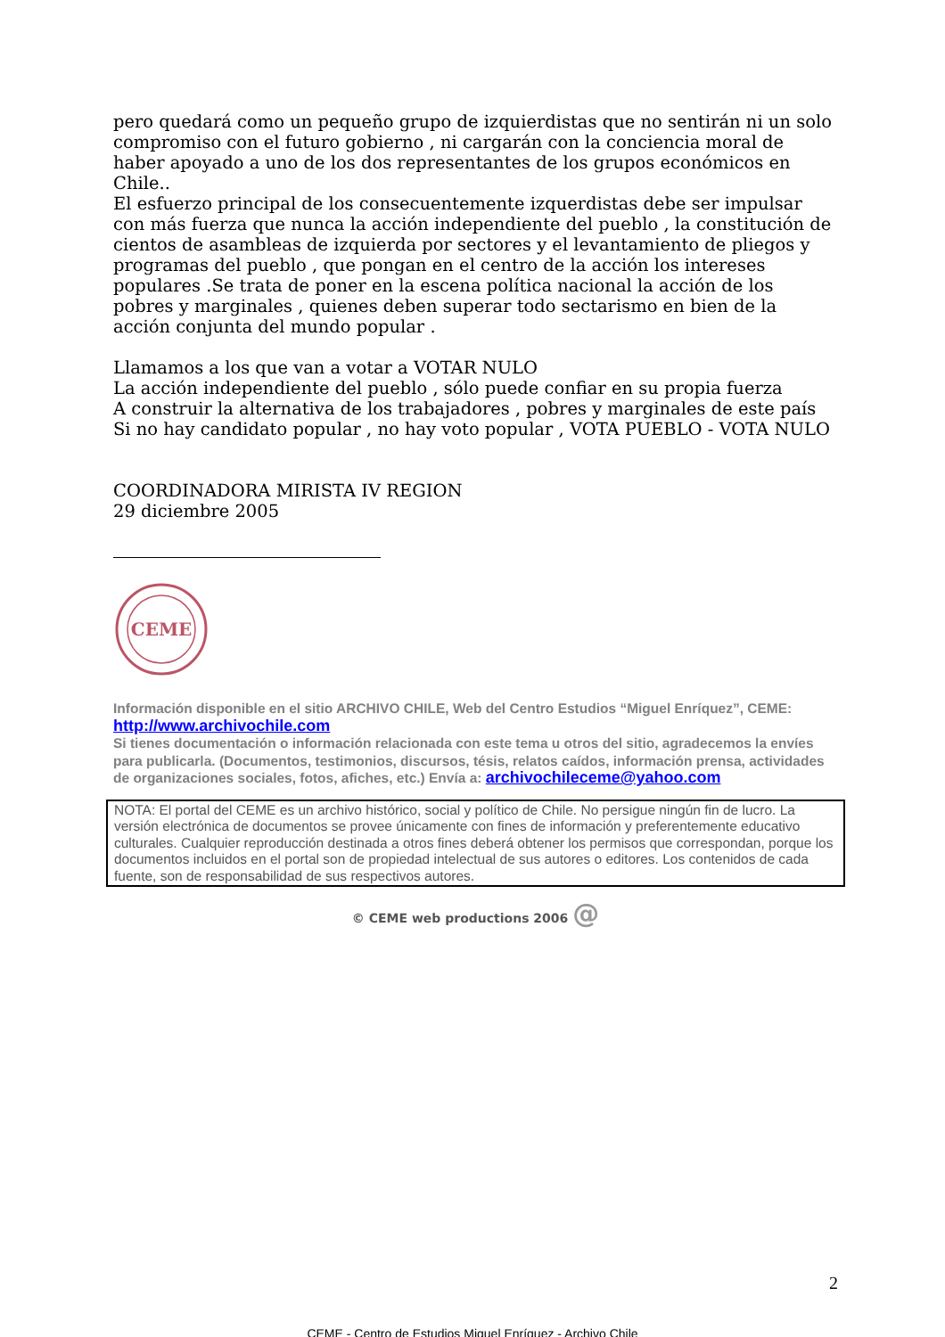pero quedará como un pequeño grupo de izquierdistas que no sentirán ni un solo compromiso con el futuro gobierno , ni cargarán con la conciencia moral de haber apoyado a uno de los dos representantes de los grupos económicos en Chile..
El esfuerzo principal de los consecuentemente izquerdistas debe ser impulsar con más fuerza que nunca la acción independiente del pueblo , la constitución de cientos de asambleas de izquierda por sectores y el levantamiento de pliegos y programas del pueblo , que pongan en el centro de la acción los intereses populares .Se trata de poner en la escena política nacional la acción de los pobres y marginales , quienes deben superar todo sectarismo en bien de la acción conjunta del mundo popular .
Llamamos a los que van a votar a VOTAR NULO
La acción independiente del pueblo , sólo puede confiar en su propia fuerza
A construir la alternativa de los trabajadores , pobres y marginales de este país
Si no hay candidato popular , no hay voto popular , VOTA PUEBLO - VOTA NULO
COORDINADORA MIRISTA IV REGION
29 diciembre 2005
CEME
Información disponible en el sitio ARCHIVO CHILE, Web del Centro Estudios “Miguel Enríquez”, CEME:
http://www.archivochile.com
Si tienes documentación o información relacionada con este tema u otros del sitio, agradecemos la envíes para publicarla. (Documentos, testimonios, discursos, tésis, relatos caídos, información prensa, actividades de organizaciones sociales, fotos, afiches, etc.) Envía a: archivochileceme@yahoo.com
NOTA: El portal del CEME es un archivo histórico, social y político de Chile. No persigue ningún fin de lucro. La versión electrónica de documentos se provee únicamente con fines de información y preferentemente educativo culturales. Cualquier reproducción destinada a otros fines deberá obtener los permisos que correspondan, porque los documentos incluidos en el portal son de propiedad intelectual de sus autores o editores. Los contenidos de cada fuente, son de responsabilidad de sus respectivos autores.
© CEME web productions 2006 @
2
CEME - Centro de Estudios Miguel Enríquez - Archivo Chile